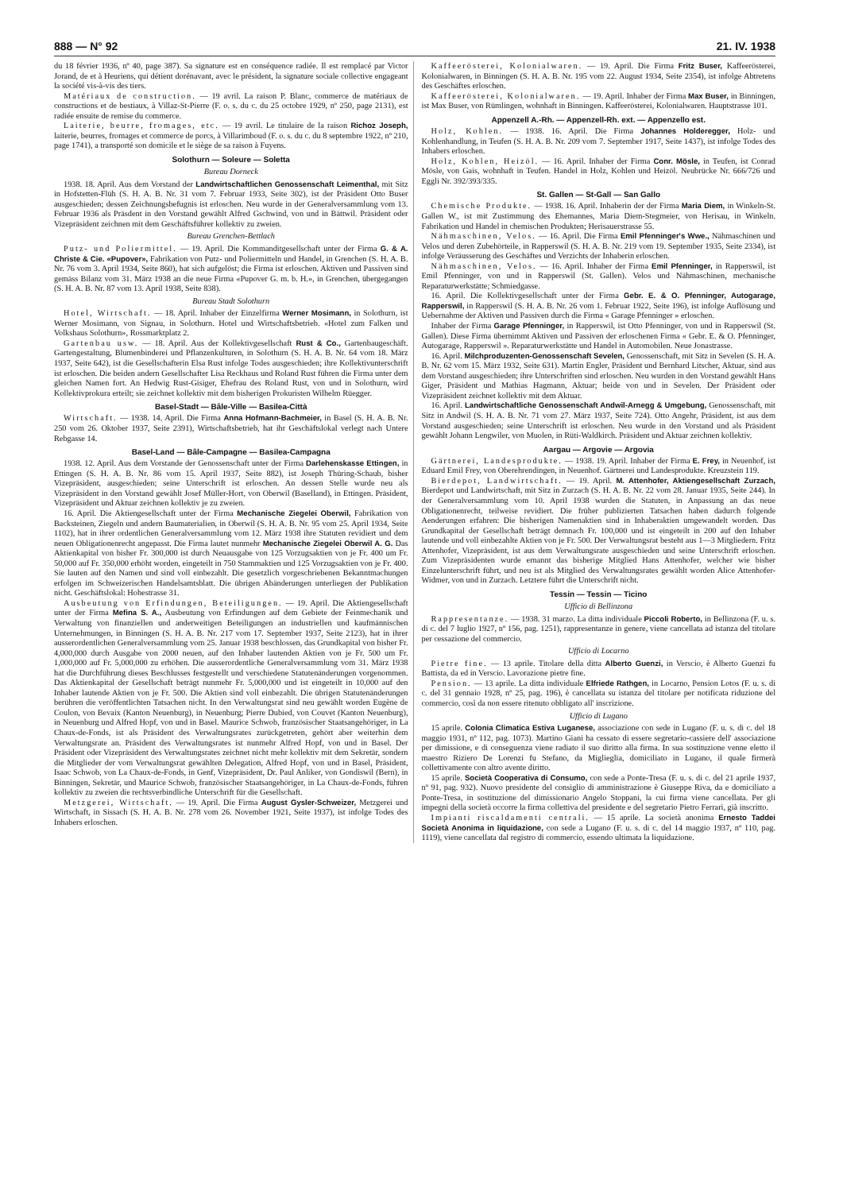888 — N° 92 21. IV. 1938
du 18 février 1936, nº 40, page 387). Sa signature est en conséquence radiée. Il est remplacé par Victor Jorand, de et à Heuriens, qui détient dorénavant, avec le président, la signature sociale collective engageant la société vis-à-vis des tiers.
Matériaux de construction. — 19 avril. La raison P. Blanc, commerce de matériaux de constructions et de bestiaux, à Villaz-St-Pierre (F. o. s. du c. du 25 octobre 1929, nº 250, page 2131), est radiée ensuite de remise du commerce.
Laiterie, beurre, fromages, etc. — 19 avril. Le titulaire de la raison Richoz Joseph, laiterie, beurres, fromages et commerce de porcs, à Villarimboud (F. o. s. du c. du 8 septembre 1922, nº 210, page 1741), a transporté son domicile et le siège de sa raison à Fuyens.
Solothurn — Soleure — Soletta
Bureau Dorneck
1938. 18. April. Aus dem Vorstand der Landwirtschaftlichen Genossenschaft Leimenthal, mit Sitz in Hofstetten-Flüh (S. H. A. B. Nr. 31 vom 7. Februar 1933, Seite 302), ist der Präsident Otto Buser ausgeschieden; dessen Zeichnungsbefugnis ist erloschen. Neu wurde in der Generalversammlung vom 13. Februar 1936 als Präsdent in den Vorstand gewählt Alfred Gschwind, von und in Bättwil. Präsident oder Vizepräsident zeichnen mit dem Geschäftsführer kollektiv zu zweien.
Bureau Grenchen-Bettlach
Putz- und Poliermittel. — 19. April. Die Kommanditgesellschaft unter der Firma G. & A. Christe & Cie. «Pupover», Fabrikation von Putz- und Poliermitteln und Handel, in Grenchen (S. H. A. B. Nr. 76 vom 3. April 1934, Seite 860), hat sich aufgelöst; die Firma ist erloschen. Aktiven und Passiven sind gemäss Bilanz vom 31. März 1938 an die neue Firma «Pupover G. m. b. H.», in Grenchen, übergegangen (S. H. A. B. Nr. 87 vom 13. April 1938, Seite 838).
Bureau Stadt Solothurn
Hotel, Wirtschaft. — 18. April. Inhaber der Einzelfirma Werner Mosimann, in Solothurn, ist Werner Mosimann, von Signau, in Solothurn. Hotel und Wirtschaftsbetrieb. «Hotel zum Falken und Volkshaus Solothurn», Rossmarktplatz 2.
Gartenbau usw. — 18. April. Aus der Kollektivgesellschaft Rust & Co., Gartenbaugeschäft. Gartengestaltung, Blumenbinderei und Pflanzenkulturen, in Solothurn (S. H. A. B. Nr. 64 vom 18. März 1937, Seite 642), ist die Gesellschafterin Elsa Rust infolge Todes ausgeschieden; ihre Kollektivunterschrift ist erloschen. Die beiden andern Gesellschafter Lisa Reckhaus und Roland Rust führen die Firma unter dem gleichen Namen fort. An Hedwig Rust-Gisiger, Ehefrau des Roland Rust, von und in Solothurn, wird Kollektivprokura erteilt; sie zeichnet kollektiv mit dem bisherigen Prokuristen Wilhelm Rüegger.
Basel-Stadt — Bâle-Ville — Basilea-Città
Wirtschaft. — 1938. 14. April. Die Firma Anna Hofmann-Bachmeier, in Basel (S. H. A. B. Nr. 250 vom 26. Oktober 1937, Seite 2391), Wirtschaftsbetrieb, hat ihr Geschäftslokal verlegt nach Untere Rebgasse 14.
Basel-Land — Bâle-Campagne — Basilea-Campagna
1938. 12. April. Aus dem Vorstande der Genossenschaft unter der Firma Darlehenskasse Ettingen, in Ettingen (S. H. A. B. Nr. 86 vom 15. April 1937, Seite 882), ist Joseph Thüring-Schaub, bisher Vizepräsident, ausgeschieden; seine Unterschrift ist erloschen. An dessen Stelle wurde neu als Vizepräsident in den Vorstand gewählt Josef Müller-Hort, von Oberwil (Baselland), in Ettingen. Präsident, Vizepräsident und Aktuar zeichnen kollektiv je zu zweien.
16. April. Die Aktiengesellschaft unter der Firma Mechanische Ziegelei Oberwil, Fabrikation von Backsteinen, Ziegeln und andern Baumaterialien, in Oberwil (S. H. A. B. Nr. 95 vom 25. April 1934, Seite 1102), hat in ihrer ordentlichen Generalversammlung vom 12. März 1938 ihre Statuten revidiert und dem neuen Obligationenrecht angepasst. Die Firma lautet nunmehr Mechanische Ziegelei Oberwil A. G. Das Aktienkapital von bisher Fr. 300,000 ist durch Neuausgabe von 125 Vorzugsaktien von je Fr. 400 um Fr. 50,000 auf Fr. 350,000 erhöht worden, eingeteilt in 750 Stammaktien und 125 Vorzugsaktien von je Fr. 400. Sie lauten auf den Namen und sind voll einbezahlt. Die gesetzlich vorgeschriebenen Bekanntmachungen erfolgen im Schweizerischen Handelsamtsblatt. Die übrigen Abänderungen unterliegen der Publikation nicht. Geschäftslokal: Hohestrasse 31.
Ausbeutung von Erfindungen, Beteiligungen. — 19. April. Die Aktiengesellschaft unter der Firma Mefina S. A., Ausbeutung von Erfindungen auf dem Gebiete der Feinmechanik und Verwaltung von finanziellen und anderweitigen Beteiligungen an industriellen und kaufmännischen Unternehmungen, in Binningen (S. H. A. B. Nr. 217 vom 17. September 1937, Seite 2123), hat in ihrer ausserordentlichen Generalversammlung vom 25. Januar 1938 beschlossen, das Grundkapital von bisher Fr. 4,000,000 durch Ausgabe von 2000 neuen, auf den Inhaber lautenden Aktien von je Fr. 500 um Fr. 1,000,000 auf Fr. 5,000,000 zu erhöhen. Die ausserordentliche Generalversammlung vom 31. März 1938 hat die Durchführung dieses Beschlusses festgestellt und verschiedene Statutenänderungen vorgenommen. Das Aktienkapital der Gesellschaft beträgt nunmehr Fr. 5,000,000 und ist eingeteilt in 10,000 auf den Inhaber lautende Aktien von je Fr. 500. Die Aktien sind voll einbezahlt. Die übrigen Statutenänderungen berühren die veröffentlichten Tatsachen nicht. In den Verwaltungsrat sind neu gewählt worden Eugène de Coulon, von Bevaix (Kanton Neuenburg), in Neuenburg; Pierre Dubied, von Couvet (Kanton Neuenburg), in Neuenburg und Alfred Hopf, von und in Basel. Maurice Schwob, französischer Staatsangehöriger, in La Chaux-de-Fonds, ist als Präsident des Verwaltungsrates zurückgetreten, gehört aber weiterhin dem Verwaltungsrate an. Präsident des Verwaltungsrates ist nunmehr Alfred Hopf, von und in Basel. Der Präsident oder Vizepräsident des Verwaltungsrates zeichnet nicht mehr kollektiv mit dem Sekretär, sondern die Mitglieder der vom Verwaltungsrat gewählten Delegation, Alfred Hopf, von und in Basel, Präsident, Isaac Schwob, von La Chaux-de-Fonds, in Genf, Vizepräsident, Dr. Paul Anliker, von Gondiswil (Bern), in Binningen, Sekretär, und Maurice Schwob, französischer Staatsangehöriger, in La Chaux-de-Fonds, führen kollektiv zu zweien die rechtsverbindliche Unterschrift für die Gesellschaft.
Metzgerei, Wirtschaft. — 19. April. Die Firma August Gysler-Schweizer, Metzgerei und Wirtschaft, in Sissach (S. H. A. B. Nr. 278 vom 26. November 1921, Seite 1937), ist infolge Todes des Inhabers erloschen.
Kaffeerösterei, Kolonialwaren. — 19. April. Die Firma Fritz Buser, Kaffeerösterei, Kolonialwaren, in Binningen (S. H. A. B. Nr. 195 vom 22. August 1934, Seite 2354), ist infolge Abtretens des Geschäftes erloschen.
Kaffeerösterei, Kolonialwaren. — 19. April. Inhaber der Firma Max Buser, in Binningen, ist Max Buser, von Rümlingen, wohnhaft in Binningen. Kaffeerösterei, Kolonialwaren. Hauptstrasse 101.
Appenzell A.-Rh. — Appenzell-Rh. ext. — Appenzello est.
Holz, Kohlen. — 1938. 16. April. Die Firma Johannes Holderegger, Holz- und Kohlenhandlung, in Teufen (S. H. A. B. Nr. 209 vom 7. September 1917, Seite 1437), ist infolge Todes des Inhabers erloschen.
Holz, Kohlen, Heizöl. — 16. April. Inhaber der Firma Conr. Mösle, in Teufen, ist Conrad Mösle, von Gais, wohnhaft in Teufen. Handel in Holz, Kohlen und Heizöl. Neubrücke Nr. 666/726 und Eggli Nr. 392/393/335.
St. Gallen — St-Gall — San Gallo
Chemische Produkte. — 1938. 16. April. Inhaberin der der Firma Maria Diem, in Winkeln-St. Gallen W., ist mit Zustimmung des Ehemannes, Maria Diem-Stegmeier, von Herisau, in Winkeln. Fabrikation und Handel in chemischen Produkten; Herisauerstrasse 55.
Nähmaschinen, Velos. — 16. April. Die Firma Emil Pfenninger's Wwe., Nähmaschinen und Velos und deren Zubehörteile, in Rapperswil (S. H. A. B. Nr. 219 vom 19. September 1935, Seite 2334), ist infolge Veräusserung des Geschäftes und Verzichts der Inhaberin erloschen.
Nähmaschinen, Velos. — 16. April. Inhaber der Firma Emil Pfenninger, in Rapperswil, ist Emil Pfenninger, von und in Rapperswil (St. Gallen). Velos und Nähmaschinen, mechanische Reparaturwerkstätte; Schmiedgasse.
16. April. Die Kollektivgesellschaft unter der Firma Gebr. E. & O. Pfenninger, Autogarage, Rapperswil, in Rapperswil (S. H. A. B. Nr. 26 vom 1. Februar 1922, Seite 196), ist infolge Auflösung und Uebernahme der Aktiven und Passiven durch die Firma « Garage Pfenninger » erloschen.
Inhaber der Firma Garage Pfenninger, in Rapperswil, ist Otto Pfenninger, von und in Rapperswil (St. Gallen). Diese Firma übernimmt Aktiven und Passiven der erloschenen Firma « Gebr. E. & O. Pfenninger, Autogarage, Rapperswil ». Reparaturwerkstätte und Handel in Automobilen. Neue Jonastrasse.
16. April. Milchproduzenten-Genossenschaft Sevelen, Genossenschaft, mit Sitz in Sevelen (S. H. A. B. Nr. 62 vom 15. März 1932, Seite 631). Martin Engler, Präsident und Bernhard Litscher, Aktuar, sind aus dem Vorstand ausgeschieden; ihre Unterschriften sind erloschen. Neu wurden in den Vorstand gewählt Hans Giger, Präsident und Mathias Hagmann, Aktuar; beide von und in Sevelen. Der Präsident oder Vizepräsident zeichnet kollektiv mit dem Aktuar.
16. April. Landwirtschaftliche Genossenschaft Andwil-Arnegg & Umgebung, Genossenschaft, mit Sitz in Andwil (S. H. A. B. Nr. 71 vom 27. März 1937, Seite 724). Otto Angehr, Präsident, ist aus dem Vorstand ausgeschieden; seine Unterschrift ist erloschen. Neu wurde in den Vorstand und als Präsident gewählt Johann Lengwiler, von Muolen, in Rüti-Waldkirch. Präsident und Aktuar zeichnen kollektiv.
Aargau — Argovie — Argovia
Gärtnerei, Landesprodukte. — 1938. 19. April. Inhaber der Firma E. Frey, in Neuenhof, ist Eduard Emil Frey, von Oberehrendingen, in Neuenhof. Gärtnerei und Landesprodukte. Kreuzstein 119.
Bierdepot, Landwirtschaft. — 19. April. M. Attenhofer, Aktiengesellschaft Zurzach, Bierdepot und Landwirtschaft, mit Sitz in Zurzach (S. H. A. B. Nr. 22 vom 28. Januar 1935, Seite 244). In der Generalversammlung vom 10. April 1938 wurden die Statuten, in Anpassung an das neue Obligationenrecht, teilweise revidiert. Die früher publizierten Tatsachen haben dadurch folgende Aenderungen erfahren: Die bisherigen Namenaktien sind in Inhaberaktien umgewandelt worden. Das Grundkapital der Gesellschaft beträgt demnach Fr. 100,000 und ist eingeteilt in 200 auf den Inhaber lautende und voll einbezahlte Aktien von je Fr. 500. Der Verwaltungsrat besteht aus 1—3 Mitgliedern. Fritz Attenhofer, Vizepräsident, ist aus dem Verwaltungsrate ausgeschieden und seine Unterschrift erloschen. Zum Vizepräsidenten wurde ernannt das bisherige Mitglied Hans Attenhofer, welcher wie bisher Einzelunterschrift führt, und neu ist als Mitglied des Verwaltungsrates gewählt worden Alice Attenhofer-Widmer, von und in Zurzach. Letztere führt die Unterschrift nicht.
Tessin — Tessin — Ticino
Ufficio di Bellinzona
Rappresentanze. — 1938. 31 marzo. La ditta individuale Piccoli Roberto, in Bellinzona (F. u. s. di c. del 7 luglio 1927, nº 156, pag. 1251), rappresentanze in genere, viene cancellata ad istanza del titolare per cessazione del commercio.
Ufficio di Locarno
Pietre fine. — 13 aprile. Titolare della ditta Alberto Guenzi, in Verscio, è Alberto Guenzi fu Battista, da ed in Verscio. Lavorazione pietre fine.
Pension. — 13 aprile. La ditta individuale Elfriede Rathgen, in Locarno, Pension Lotos (F. u. s. di c. del 31 gennaio 1928, nº 25, pag. 196), è cancellata su istanza del titolare per notificata riduzione del commercio, così da non essere ritenuto obbligato all' inscrizione.
Ufficio di Lugano
15 aprile. Colonia Climatica Estiva Luganese, associazione con sede in Lugano (F. u. s. di c. del 18 maggio 1931, nº 112, pag. 1073). Martino Giani ha cessato di essere segretario-cassiere dell' associazione per dimissione, e di conseguenza viene radiato il suo diritto alla firma. In sua sostituzione venne eletto il maestro Riziero De Lorenzi fu Stefano, da Miglieglia, domiciliato in Lugano, il quale firmerà collettivamente con altro avente diritto.
15 aprile. Società Cooperativa di Consumo, con sede a Ponte-Tresa (F. u. s. di c. del 21 aprile 1937, nº 91, pag. 932). Nuovo presidente del consiglio di amministrazione è Giuseppe Riva, da e domiciliato a Ponte-Tresa, in sostituzione del dimissionario Angelo Stoppani, la cui firma viene cancellata. Per gli impegni della società occorre la firma collettiva del presidente e del segretario Pietro Ferrari, già inscritto.
Impianti riscaldamenti centrali. — 15 aprile. La società anonima Ernesto Taddei Società Anonima in liquidazione, con sede a Lugano (F. u. s. di c. del 14 maggio 1937, nº 110, pag. 1119), viene cancellata dal registro di commercio, essendo ultimata la liquidazione.